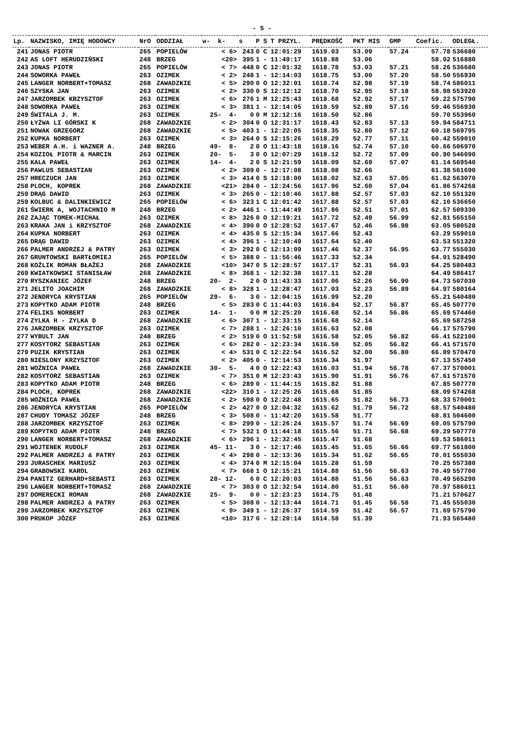- 5 -
| Lp. | NAZWISKO, IMIĘ HODOWCY | NrO | ODDZIAŁ | w- k- | s | P | S | T PRZYL. | PRĘDKOŚĆ | PKT MIS | GMP | Coefic. | ODLEGŁ. |
| --- | --- | --- | --- | --- | --- | --- | --- | --- | --- | --- | --- | --- | --- |
| 241 | JONAS PIOTR | 265 | POPIELÓW | < 6> | 243 | 0 | C | 12:01:29 | 1619.03 | 53.09 | 57.24 | 57.78 | 536680 |
| 242 | AS LOFT HERUDZIŃSKI | 248 | BRZEG | <20> | 395 | 1 | - | 11:49:17 | 1618.88 | 53.06 | | 58.02 | 516880 |
| 243 | JONAS PIOTR | 265 | POPIELÓW | < 7> | 448 | 0 | C | 12:01:32 | 1618.78 | 53.03 | 57.21 | 58.26 | 536680 |
| 244 | SOWORKA PAWEŁ | 263 | OZIMEK | < 2> | 248 | 1 | - | 12:14:03 | 1618.75 | 53.00 | 57.20 | 58.50 | 556930 |
| 245 | LANGER NORBERT+TOMASZ | 268 | ZAWADZKIE | < 5> | 290 | 0 | O | 12:32:01 | 1618.74 | 52.98 | 57.19 | 58.74 | 586011 |
| 246 | SZYSKA JAN | 263 | OZIMEK | < 2> | 330 | 0 | S | 12:12:12 | 1618.70 | 52.95 | 57.18 | 58.98 | 553920 |
| 247 | JARZOMBEK KRZYSZTOF | 263 | OZIMEK | < 6> | 276 | 1 | M | 12:25:43 | 1618.68 | 52.92 | 57.17 | 59.22 | 575790 |
| 248 | SOWORKA PAWEŁ | 263 | OZIMEK | < 3> | 381 | 1 | - | 12:14:05 | 1618.59 | 52.89 | 57.16 | 59.46 | 556930 |
| 249 | ŚWITALA J. M. | 263 | OZIMEK | 25- 4- | 0 | 0 | M | 12:12:16 | 1618.50 | 52.86 | | 59.70 | 553960 |
| 250 | ŁYŻWA LI GÓRSKI K | 268 | ZAWADZKIE | < 2> | 304 | 0 | O | 12:31:17 | 1618.43 | 52.83 | 57.13 | 59.94 | 584711 |
| 251 | NOWAK GRZEGORZ | 268 | ZAWADZKIE | < 5> | 403 | 1 | - | 12:22:05 | 1618.35 | 52.80 | 57.12 | 60.18 | 569795 |
| 252 | KUPKA NORBERT | 263 | OZIMEK | < 3> | 264 | 0 | S | 12:15:26 | 1618.29 | 52.77 | 57.11 | 60.42 | 559010 |
| 253 | WEBER A.H. i WAZNER A. | 248 | BRZEG | 49- 8- | 2 | 0 | O | 11:43:18 | 1618.16 | 52.74 | 57.10 | 60.66 | 506970 |
| 254 | KOZIOŁ PIOTR & MARCIN | 263 | OZIMEK | 20- 5- | 3 | 0 | O | 12:07:29 | 1618.12 | 52.72 | 57.09 | 60.90 | 546090 |
| 255 | KALA PAWEŁ | 263 | OZIMEK | 14- 4- | 2 | 0 | S | 12:21:59 | 1618.09 | 52.69 | 57.07 | 61.14 | 569540 |
| 256 | PAWLUS SEBASTIAN | 263 | OZIMEK | < 2> | 309 | 0 | - | 12:17:08 | 1618.08 | 52.66 | | 61.38 | 561690 |
| 257 | HRECZUCH JAN | 263 | OZIMEK | < 3> | 414 | 0 | S | 12:18:00 | 1618.02 | 52.63 | 57.05 | 61.62 | 563070 |
| 258 | PLOCH, KOPREK | 268 | ZAWADZKIE | <21> | 284 | 0 | - | 12:24:56 | 1617.96 | 52.60 | 57.04 | 61.86 | 574268 |
| 259 | DRĄG DAWID | 263 | OZIMEK | < 3> | 265 | 0 | - | 12:10:46 | 1617.88 | 52.57 | 57.03 | 62.10 | 551320 |
| 259 | KOLBUC & DALINKIEWICZ | 265 | POPIELÓW | < 6> | 323 | 1 | C | 12:01:42 | 1617.88 | 52.57 | 57.03 | 62.10 | 536650 |
| 261 | ŚWIERK A, WOJTACHNIO M | 248 | BRZEG | < 2> | 446 | 1 | - | 11:44:49 | 1617.86 | 52.51 | 57.01 | 62.57 | 509330 |
| 262 | ZAJĄC TOMEK-MICHAŁ | 263 | OZIMEK | < 8> | 326 | 0 | O | 12:19:21 | 1617.72 | 52.49 | 56.99 | 62.81 | 565150 |
| 263 | KRAKA JAN i KRZYSZTOF | 268 | ZAWADZKIE | < 4> | 390 | 0 | O | 12:28:52 | 1617.67 | 52.46 | 56.98 | 63.05 | 580528 |
| 264 | KUPKA NORBERT | 263 | OZIMEK | < 4> | 435 | 0 | S | 12:15:34 | 1617.66 | 52.43 | | 63.29 | 559010 |
| 265 | DRĄG DAWID | 263 | OZIMEK | < 4> | 396 | 1 | - | 12:10:49 | 1617.64 | 52.40 | | 63.53 | 551320 |
| 266 | PALMER ANDRZEJ & PATRY | 263 | OZIMEK | < 3> | 292 | 0 | C | 12:13:09 | 1617.46 | 52.37 | 56.95 | 63.77 | 555030 |
| 267 | GRUNTOWSKI BARTŁOMIEJ | 265 | POPIELÓW | < 5> | 388 | 0 | - | 11:56:46 | 1617.33 | 52.34 | | 64.01 | 528490 |
| 268 | KOŹLIK ROMAN BŁAŻEJ | 268 | ZAWADZKIE | <10> | 347 | 0 | S | 12:28:57 | 1617.17 | 52.31 | 56.93 | 64.25 | 580483 |
| 269 | KWIATKOWSKI STANISŁAW | 268 | ZAWADZKIE | < 8> | 368 | 1 | - | 12:32:38 | 1617.11 | 52.28 | | 64.49 | 586417 |
| 270 | RYSZKANIEC JÓZEF | 248 | BRZEG | 20- 2- | 2 | 0 | O | 11:43:33 | 1617.06 | 52.26 | 56.90 | 64.73 | 507030 |
| 271 | JELITO JOACHIM | 268 | ZAWADZKIE | < 8> | 328 | 1 | - | 12:28:47 | 1617.03 | 52.23 | 56.89 | 64.97 | 580164 |
| 272 | JENDRYCA KRYSTIAN | 265 | POPIELÓW | 29- 6- | 3 | 0 | - | 12:04:15 | 1616.99 | 52.20 | | 65.21 | 540480 |
| 273 | KOPYTKO ADAM PIOTR | 248 | BRZEG | < 5> | 283 | 0 | C | 11:44:03 | 1616.84 | 52.17 | 56.87 | 65.45 | 507770 |
| 274 | FELIKS NORBERT | 263 | OZIMEK | 14- 1- | 0 | 0 | M | 12:25:20 | 1616.68 | 52.14 | 56.86 | 65.69 | 574460 |
| 274 | ZYLKA H - ZYLKA D | 268 | ZAWADZKIE | < 6> | 307 | 1 | - | 12:33:15 | 1616.68 | 52.14 | | 65.69 | 587258 |
| 276 | JARZOMBEK KRZYSZTOF | 263 | OZIMEK | < 7> | 288 | 1 | - | 12:26:10 | 1616.63 | 52.08 | | 66.17 | 575790 |
| 277 | WYBULT JAN | 248 | BRZEG | < 2> | 519 | 0 | O | 11:52:58 | 1616.58 | 52.05 | 56.82 | 66.41 | 522100 |
| 277 | KOSYTORZ SEBASTIAN | 263 | OZIMEK | < 6> | 282 | 0 | - | 12:23:34 | 1616.58 | 52.05 | 56.82 | 66.41 | 571570 |
| 279 | PUZIK KRYSTIAN | 263 | OZIMEK | < 4> | 531 | 0 | C | 12:22:54 | 1616.52 | 52.00 | 56.80 | 66.89 | 570470 |
| 280 | NIESLONY KRZYSZTOF | 263 | OZIMEK | < 2> | 405 | 0 | - | 12:14:53 | 1616.34 | 51.97 | | 67.13 | 557450 |
| 281 | WOŹNICA PAWEŁ | 268 | ZAWADZKIE | 30- 5- | 4 | 0 | O | 12:22:43 | 1616.03 | 51.94 | 56.78 | 67.37 | 570001 |
| 282 | KOSYTORZ SEBASTIAN | 263 | OZIMEK | < 7> | 351 | 0 | M | 12:23:43 | 1615.90 | 51.91 | 56.76 | 67.61 | 571570 |
| 283 | KOPYTKO ADAM PIOTR | 248 | BRZEG | < 6> | 289 | 0 | - | 11:44:15 | 1615.82 | 51.88 | | 67.85 | 507770 |
| 284 | PLOCH, KOPREK | 268 | ZAWADZKIE | <22> | 310 | 1 | - | 12:25:26 | 1615.68 | 51.85 | | 68.09 | 574268 |
| 285 | WOŹNICA PAWEŁ | 268 | ZAWADZKIE | < 2> | 598 | 0 | O | 12:22:48 | 1615.65 | 51.82 | 56.73 | 68.33 | 570001 |
| 286 | JENDRYCA KRYSTIAN | 265 | POPIELÓW | < 2> | 427 | 0 | O | 12:04:32 | 1615.62 | 51.79 | 56.72 | 68.57 | 540480 |
| 287 | CHUDY TOMASZ JÓZEF | 248 | BRZEG | < 3> | 508 | 0 | - | 11:42:20 | 1615.58 | 51.77 | | 68.81 | 504600 |
| 288 | JARZOMBEK KRZYSZTOF | 263 | OZIMEK | < 8> | 299 | 0 | - | 12:26:24 | 1615.57 | 51.74 | 56.69 | 69.05 | 575790 |
| 289 | KOPYTKO ADAM PIOTR | 248 | BRZEG | < 7> | 532 | 1 | O | 11:44:18 | 1615.56 | 51.71 | 56.68 | 69.29 | 507770 |
| 290 | LANGER NORBERT+TOMASZ | 268 | ZAWADZKIE | < 6> | 296 | 1 | - | 12:32:45 | 1615.47 | 51.68 | | 69.53 | 586011 |
| 291 | WOJTENEK RUDOLF | 263 | OZIMEK | 45- 11- | 3 | 0 | - | 12:17:46 | 1615.45 | 51.65 | 56.66 | 69.77 | 561800 |
| 292 | PALMER ANDRZEJ & PATRY | 263 | OZIMEK | < 4> | 298 | 0 | - | 12:13:36 | 1615.34 | 51.62 | 56.65 | 70.01 | 555030 |
| 293 | JURASCHEK MARIUSZ | 263 | OZIMEK | < 4> | 374 | 0 | M | 12:15:04 | 1615.28 | 51.59 | | 70.25 | 557380 |
| 294 | GRABOWSKI KAROL | 263 | OZIMEK | < 7> | 668 | 1 | O | 12:15:21 | 1614.88 | 51.56 | 56.63 | 70.49 | 557700 |
| 294 | PANITZ GERHARD+SEBASTI | 263 | OZIMEK | 28- 12- | 6 | 0 | C | 12:20:03 | 1614.88 | 51.56 | 56.63 | 70.49 | 565290 |
| 296 | LANGER NORBERT+TOMASZ | 268 | ZAWADZKIE | < 7> | 303 | 0 | O | 12:32:54 | 1614.80 | 51.51 | 56.60 | 70.97 | 586011 |
| 297 | DOMERECKI ROMAN | 268 | ZAWADZKIE | 25- 9- | 0 | 0 | - | 12:23:23 | 1614.75 | 51.48 | | 71.21 | 570627 |
| 298 | PALMER ANDRZEJ & PATRY | 263 | OZIMEK | < 5> | 308 | 0 | - | 12:13:44 | 1614.71 | 51.45 | 56.58 | 71.45 | 555030 |
| 299 | JARZOMBEK KRZYSZTOF | 263 | OZIMEK | < 9> | 349 | 1 | - | 12:26:37 | 1614.59 | 51.42 | 56.57 | 71.69 | 575790 |
| 300 | PRUKOP JÓZEF | 263 | OZIMEK | <10> | 317 | 0 | - | 12:20:14 | 1614.58 | 51.39 | | 71.93 | 565480 |